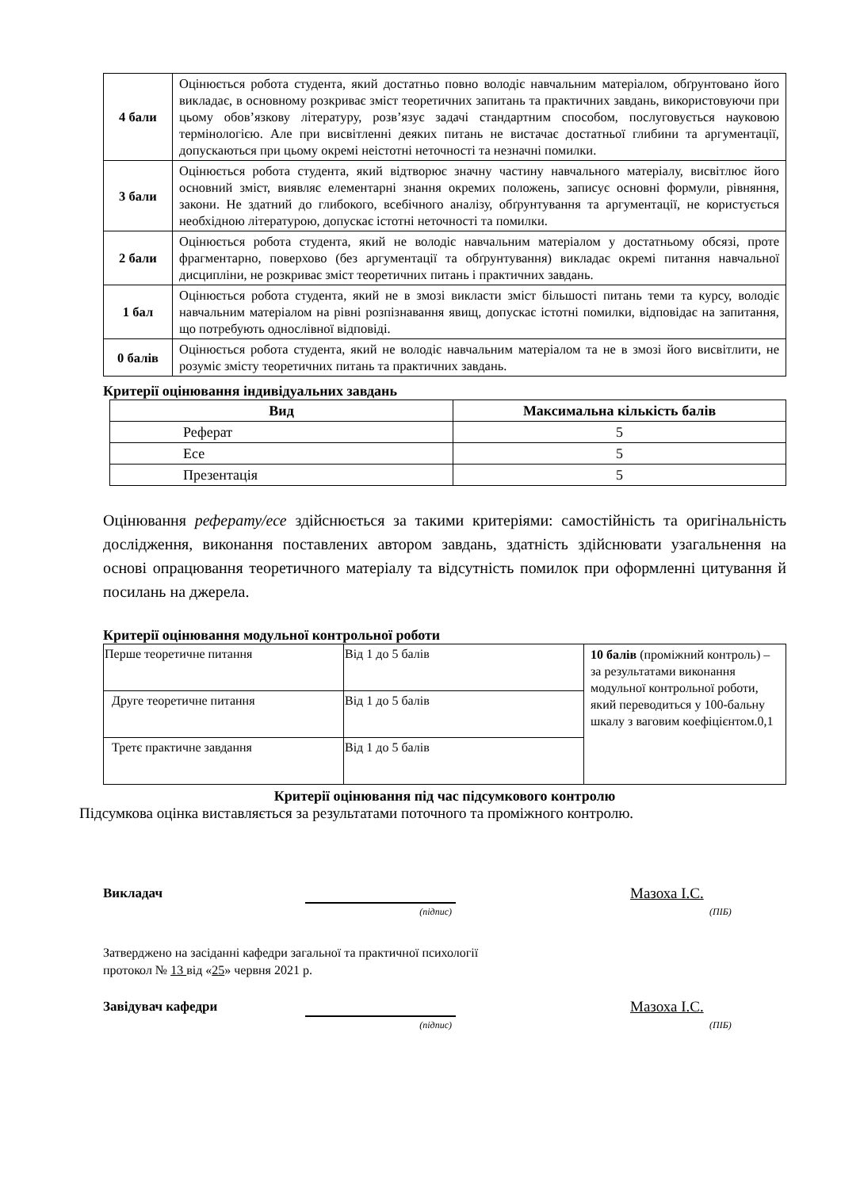| 4 бали | Оцінюється робота студента, який достатньо повно володіє навчальним матеріалом, обґрунтовано його викладає, в основному розкриває зміст теоретичних запитань та практичних завдань, використовуючи при цьому обов’язкову літературу, розв’язує задачі стандартним способом, послуговується науковою термінологією. Але при висвітленні деяких питань не вистачає достатньої глибини та аргументації, допускаються при цьому окремі неістотні неточності та незначні помилки. |
| 3 бали | Оцінюється робота студента, який відтворює значну частину навчального матеріалу, висвітлює його основний зміст, виявляє елементарні знання окремих положень, записує основні формули, рівняння, закони. Не здатний до глибокого, всебічного аналізу, обґрунтування та аргументації, не користується необхідною літературою, допускає істотні неточності та помилки. |
| 2 бали | Оцінюється робота студента, який не володіє навчальним матеріалом у достатньому обсязі, проте фрагментарно, поверхово (без аргументації та обґрунтування) викладає окремі питання навчальної дисципліни, не розкриває зміст теоретичних питань і практичних завдань. |
| 1 бал | Оцінюється робота студента, який не в змозі викласти зміст більшості питань теми та курсу, володіє навчальним матеріалом на рівні розпізнавання явищ, допускає істотні помилки, відповідає на запитання, що потребують однослівної відповіді. |
| 0 балів | Оцінюється робота студента, який не володіє навчальним матеріалом та не в змозі його висвітлити, не розуміє змісту теоретичних питань та практичних завдань. |
Критерії оцінювання індивідуальних завдань
| Вид | Максимальна кількість балів |
| --- | --- |
| Реферат | 5 |
| Есе | 5 |
| Презентація | 5 |
Оцінювання реферату/есе здійснюється за такими критеріями: самостійність та оригінальність дослідження, виконання поставлених автором завдань, здатність здійснювати узагальнення на основі опрацювання теоретичного матеріалу та відсутність помилок при оформленні цитування й посилань на джерела.
Критерії оцінювання модульної контрольної роботи
| Перше теоретичне питання | Від 1 до 5 балів | 10 балів (проміжний контроль) – за результатами виконання модульної контрольної роботи, який переводиться у 100-бальну шкалу з ваговим коефіцієнтом.0,1 |
| Друге теоретичне питання | Від 1 до 5 балів | |
| Третє практичне завдання | Від 1 до 5 балів | |
Критерії оцінювання під час підсумкового контролю
Підсумкова оцінка виставляється за результатами поточного та проміжного контролю.
Викладач Мазоха І.С.
(підпис) (ПІБ)
Затверджено на засіданні кафедри загальної та практичної психології
протокол № 13 від «25» червня 2021 р.
Завідувач кафедри Мазоха І.С.
(підпис) (ПІБ)